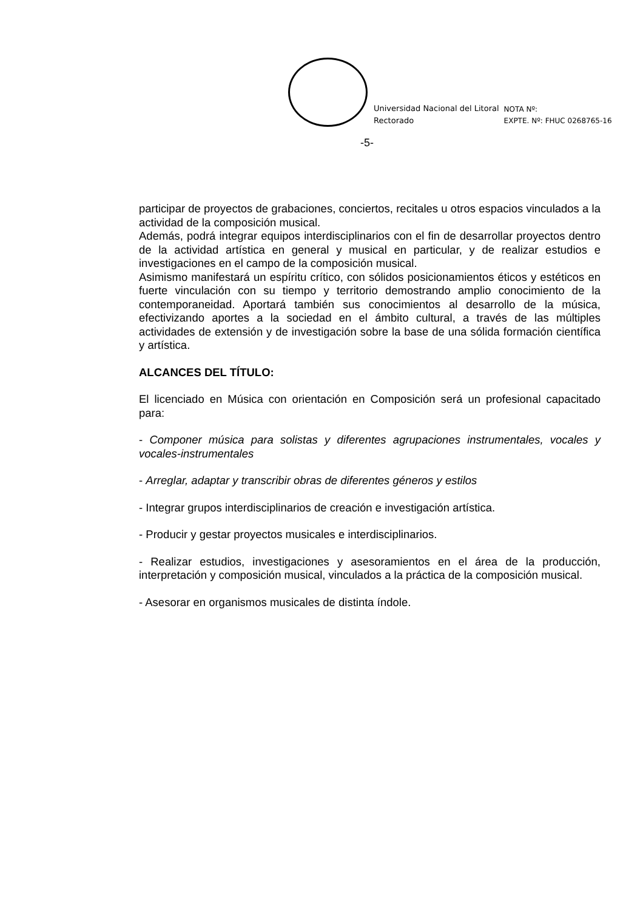Universidad Nacional del Litoral
Rectorado
NOTA Nº:
EXPTE. Nº: FHUC 0268765-16
-5-
participar de proyectos de grabaciones, conciertos, recitales u otros espacios vinculados a la actividad de la composición musical.
Además, podrá integrar equipos interdisciplinarios con el fin de desarrollar proyectos dentro de la actividad artística en general y musical en particular, y de realizar estudios e investigaciones en el campo de la composición musical.
Asimismo manifestará un espíritu crítico, con sólidos posicionamientos éticos y estéticos en fuerte vinculación con su tiempo y territorio demostrando amplio conocimiento de la contemporaneidad. Aportará también sus conocimientos al desarrollo de la música, efectivizando aportes a la sociedad en el ámbito cultural, a través de las múltiples actividades de extensión y de investigación sobre la base de una sólida formación científica y artística.
ALCANCES DEL TÍTULO:
El licenciado en Música con orientación en Composición será un profesional capacitado para:
- Componer música para solistas y diferentes agrupaciones instrumentales, vocales y vocales-instrumentales
- Arreglar, adaptar y transcribir obras de diferentes géneros y estilos
- Integrar grupos interdisciplinarios de creación e investigación artística.
- Producir y gestar proyectos musicales e interdisciplinarios.
- Realizar estudios, investigaciones y asesoramientos en el área de la producción, interpretación y composición musical, vinculados a la práctica de la composición musical.
- Asesorar en organismos musicales de distinta índole.